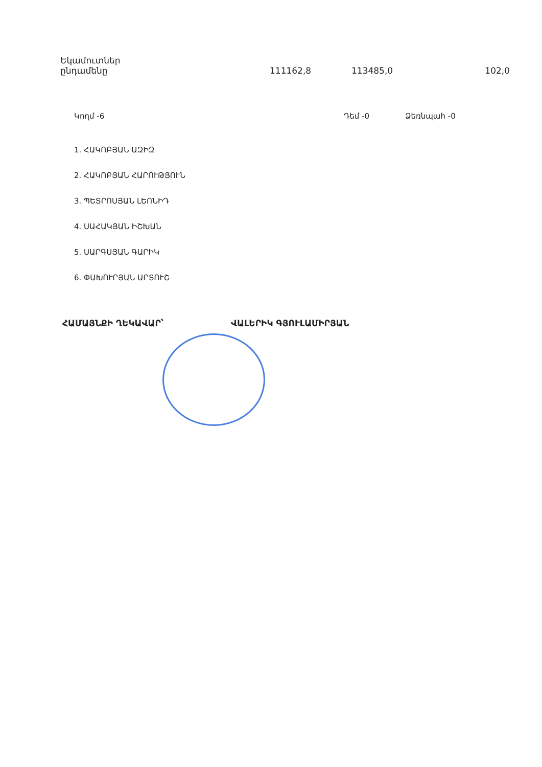| Եկամուտներ ընդամենը | 111162,8 | 113485,0 | 102,0 |
Կողմ -6 Դեմ -0 Ձեռնպահ -0
1. ՀԱԿՈԲՅԱՆ ԱԶԻԶ
2. ՀԱԿՈԲՅԱՆ ՀԱՐՈՒԹՅՈՒՆ
3. ՊԵՏՐՈՍՅԱՆ ԼԵՈՆԻԴ
4. ՍԱՀԱԿՅԱՆ ԻՇԽԱՆ
5. ՍԱՐԳՍՅԱՆ ԳԱՐԻԿ
6. ՓԱԽՈՒՐՅԱՆ ԱՐՏՈՒՇ
ՀԱՄԱՅՆՔԻ ՂԵԿԱՎԱՐ՝ ՎԱԼԵՐԻԿ ԳՅՈՒԼԱՄԻՐՅԱՆ